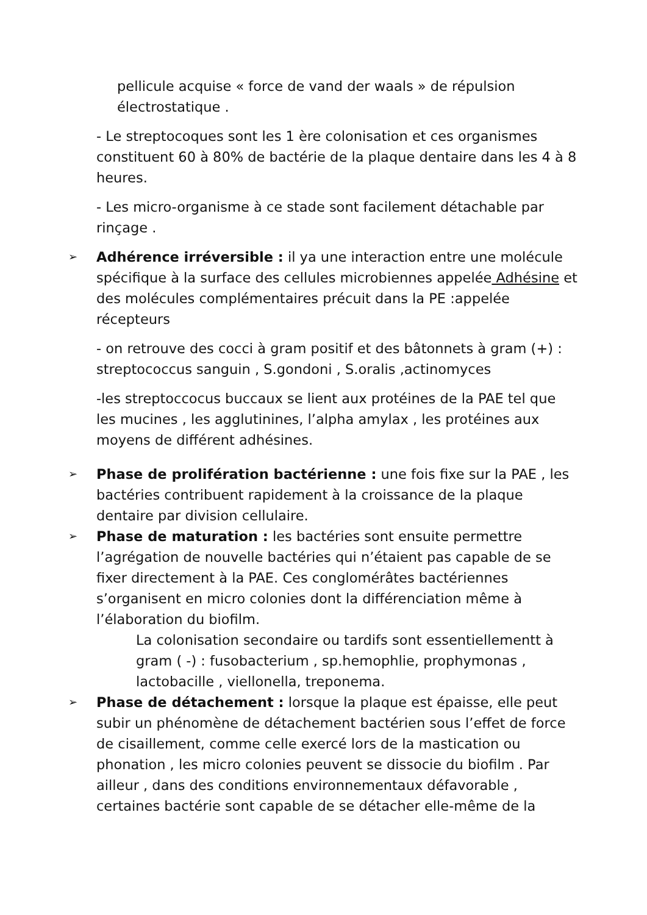pellicule acquise « force de vand der waals » de répulsion électrostatique .
- Le streptocoques sont les 1 ère colonisation et ces organismes constituent 60 à 80% de bactérie de la plaque dentaire dans les 4 à 8 heures.
- Les micro-organisme à ce stade sont facilement détachable par rinçage .
➢
Adhérence irréversible : il ya une interaction entre une molécule spécifique à la surface des cellules microbiennes appelée Adhésine et des molécules complémentaires précuit dans la PE :appelée récepteurs
- on retrouve des cocci à gram positif et des bâtonnets à gram (+) : streptococcus sanguin , S.gondoni , S.oralis ,actinomyces
-les streptoccocus buccaux se lient aux protéines de la PAE tel que les mucines , les agglutinines, l’alpha amylax , les protéines aux moyens de différent adhésines.
➢
Phase de prolifération bactérienne : une fois fixe sur la PAE , les bactéries contribuent rapidement à la croissance de la plaque dentaire par division cellulaire.
➢
Phase de maturation : les bactéries sont ensuite permettre l’agrégation de nouvelle bactéries qui n’étaient pas capable de se fixer directement à la PAE. Ces conglomérâtes bactériennes s’organisent en micro colonies dont la différenciation même à l’élaboration du biofilm.
La colonisation secondaire ou tardifs sont essentiellementt à gram ( -) : fusobacterium , sp.hemophlie, prophymonas , lactobacille , viellonella, treponema.
➢
Phase de détachement : lorsque la plaque est épaisse, elle peut subir un phénomène de détachement bactérien sous l’effet de force de cisaillement, comme celle exercé lors de la mastication ou phonation , les micro colonies peuvent se dissocie du biofilm . Par ailleur , dans des conditions environnementaux défavorable , certaines bactérie sont capable de se détacher elle-même de la